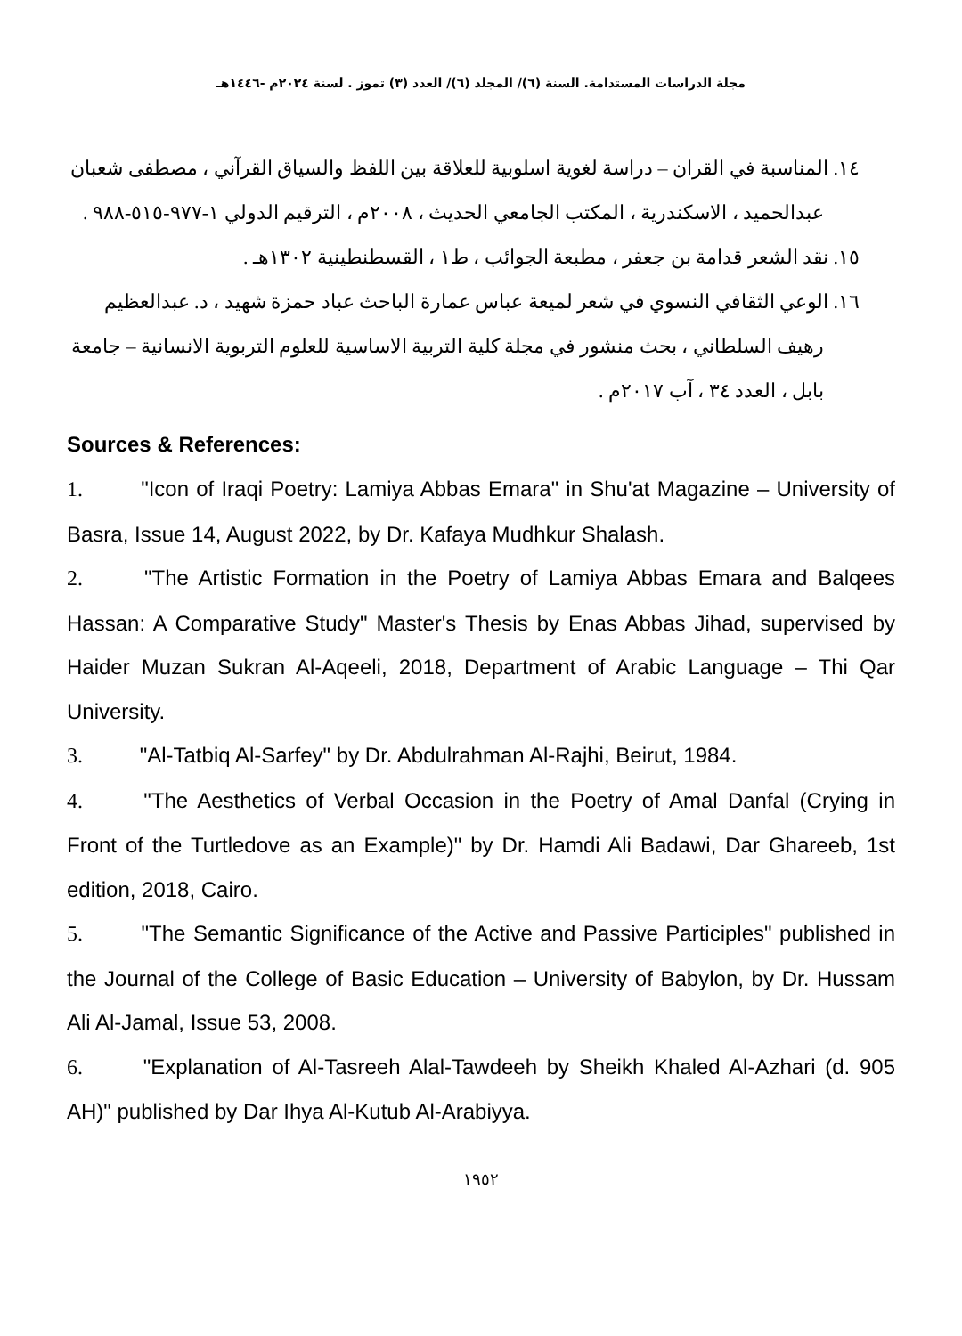مجلة الدراسات المستدامة. السنة (٦)/ المجلد (٦)/ العدد (٣) تموز . لسنة ٢٠٢٤م -١٤٤٦هـ
١٤. المناسبة في القران – دراسة لغوية اسلوبية للعلاقة بين اللفظ والسياق القرآني ، مصطفى شعبان عبدالحميد ، الاسكندرية ، المكتب الجامعي الحديث ، ٢٠٠٨م ، الترقيم الدولي ١-٩٧٧-٥١٥-٩٨٨ .
١٥. نقد الشعر قدامة بن جعفر ، مطبعة الجوائب ، ط١ ، القسطنطينية ١٣٠٢هـ .
١٦. الوعي الثقافي النسوي في شعر لميعة عباس عمارة الباحث عباد حمزة شهيد ، د. عبدالعظيم رهيف السلطاني ، بحث منشور في مجلة كلية التربية الاساسية للعلوم التربوية الانسانية – جامعة بابل ، العدد ٣٤ ، آب ٢٠١٧م .
Sources & References:
1. "Icon of Iraqi Poetry: Lamiya Abbas Emara" in Shu'at Magazine – University of Basra, Issue 14, August 2022, by Dr. Kafaya Mudhkur Shalash.
2. "The Artistic Formation in the Poetry of Lamiya Abbas Emara and Balqees Hassan: A Comparative Study" Master's Thesis by Enas Abbas Jihad, supervised by Haider Muzan Sukran Al-Aqeeli, 2018, Department of Arabic Language – Thi Qar University.
3. "Al-Tatbiq Al-Sarfey" by Dr. Abdulrahman Al-Rajhi, Beirut, 1984.
4. "The Aesthetics of Verbal Occasion in the Poetry of Amal Danfal (Crying in Front of the Turtledove as an Example)" by Dr. Hamdi Ali Badawi, Dar Ghareeb, 1st edition, 2018, Cairo.
5. "The Semantic Significance of the Active and Passive Participles" published in the Journal of the College of Basic Education – University of Babylon, by Dr. Hussam Ali Al-Jamal, Issue 53, 2008.
6. "Explanation of Al-Tasreeh Alal-Tawdeeh by Sheikh Khaled Al-Azhari (d. 905 AH)" published by Dar Ihya Al-Kutub Al-Arabiyya.
١٩٥٢